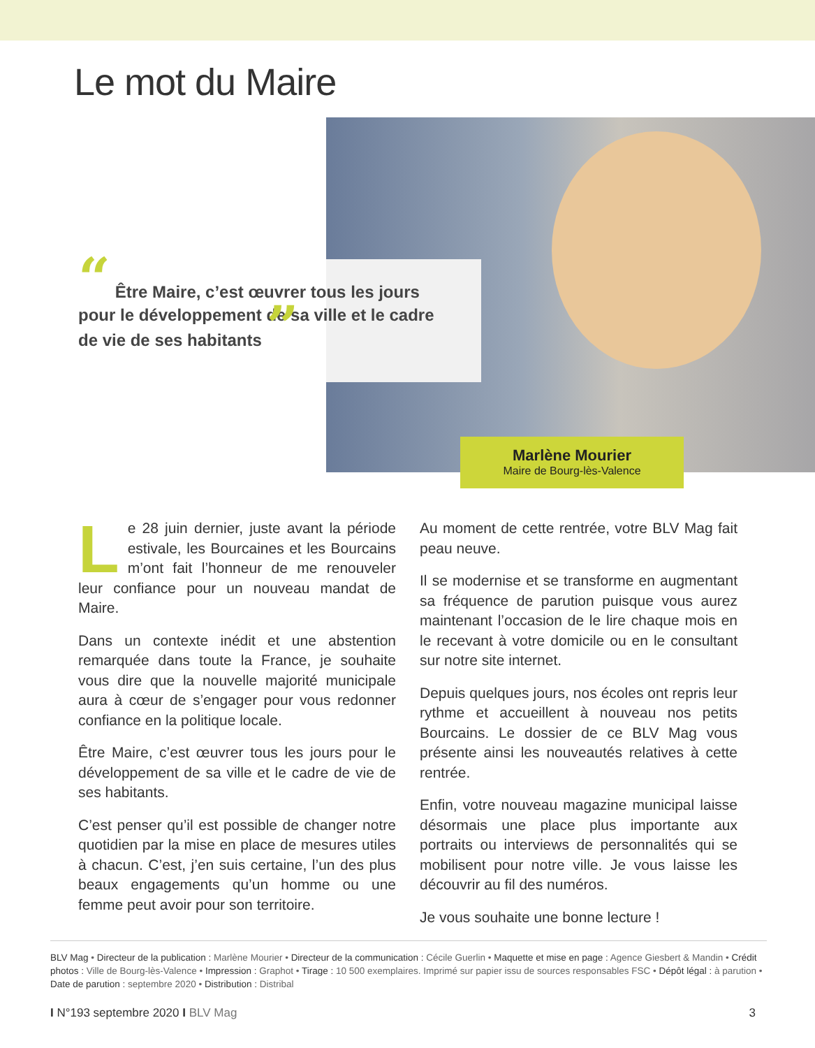Le mot du Maire
“ Être Maire, c’est œuvrer tous les jours pour le développement de sa ville et le cadre de vie de ses habitants ”
Marlène Mourier
Maire de Bourg-lès-Valence
Le 28 juin dernier, juste avant la période estivale, les Bourcaines et les Bourcains m’ont fait l’honneur de me renouveler leur confiance pour un nouveau mandat de Maire.
Dans un contexte inédit et une abstention remarquée dans toute la France, je souhaite vous dire que la nouvelle majorité municipale aura à cœur de s’engager pour vous redonner confiance en la politique locale.
Être Maire, c’est œuvrer tous les jours pour le développement de sa ville et le cadre de vie de ses habitants.
C’est penser qu’il est possible de changer notre quotidien par la mise en place de mesures utiles à chacun. C’est, j’en suis certaine, l’un des plus beaux engagements qu’un homme ou une femme peut avoir pour son territoire.
Au moment de cette rentrée, votre BLV Mag fait peau neuve.
Il se modernise et se transforme en augmentant sa fréquence de parution puisque vous aurez maintenant l’occasion de le lire chaque mois en le recevant à votre domicile ou en le consultant sur notre site internet.
Depuis quelques jours, nos écoles ont repris leur rythme et accueillent à nouveau nos petits Bourcains. Le dossier de ce BLV Mag vous présente ainsi les nouveautés relatives à cette rentrée.
Enfin, votre nouveau magazine municipal laisse désormais une place plus importante aux portraits ou interviews de personnalités qui se mobilisent pour notre ville. Je vous laisse les découvrir au fil des numéros.
Je vous souhaite une bonne lecture !
BLV Mag • Directeur de la publication : Marlène Mourier • Directeur de la communication : Cécile Guerlin • Maquette et mise en page : Agence Giesbert & Mandin • Crédit photos : Ville de Bourg-lès-Valence • Impression : Graphot • Tirage : 10 500 exemplaires. Imprimé sur papier issu de sources responsables FSC • Dépôt légal : à parution • Date de parution : septembre 2020 • Distribution : Distribal
I N°193 septembre 2020 I BLV Mag 3